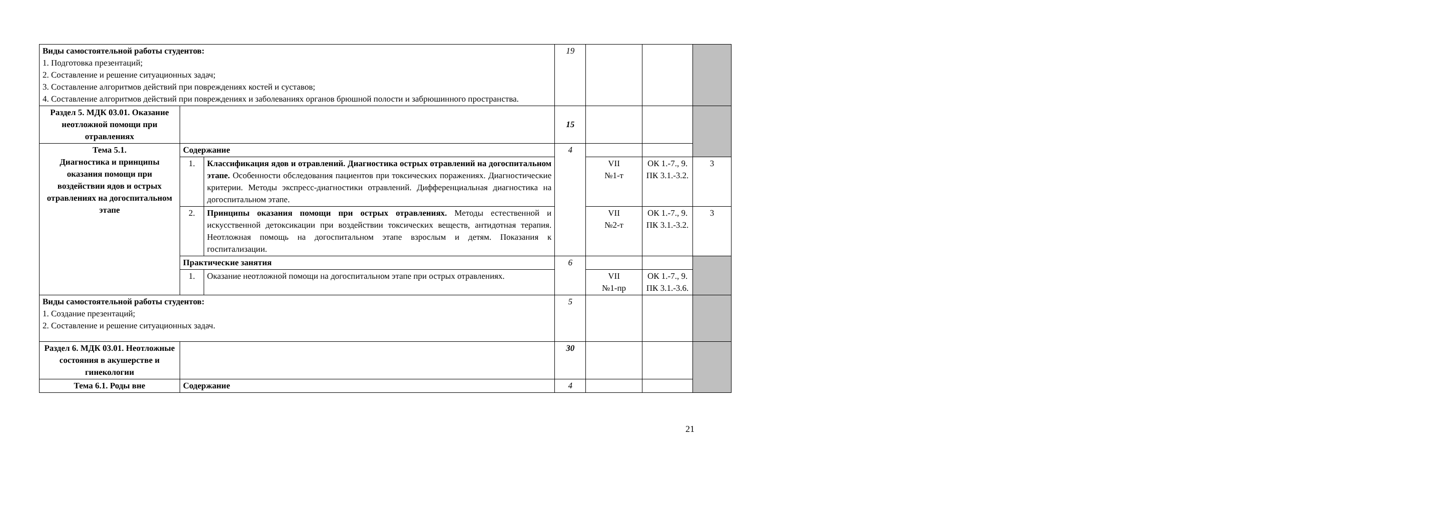| Виды самостоятельной работы студентов: 1. Подготовка презентаций; 2. Составление и решение ситуационных задач; 3. Составление алгоритмов действий при повреждениях костей и суставов; 4. Составление алгоритмов действий при повреждениях и заболеваниях органов брюшной полости и забрюшинного пространства. | | | 19 | | | |
| Раздел 5. МДК 03.01. Оказание неотложной помощи при отравлениях | | | 15 | | | |
| Тема 5.1. Диагностика и принципы оказания помощи при воздействии ядов и острых отравлениях на догоспитальном этапе | Содержание | | 4 | | | |
| | 1. | Классификация ядов и отравлений. Диагностика острых отравлений на догоспитальном этапе. Особенности обследования пациентов при токсических поражениях. Диагностические критерии. Методы экспресс-диагностики отравлений. Дифференциальная диагностика на догоспитальном этапе. | | VII №1-т | ОК 1.-7., 9. ПК 3.1.-3.2. | 3 |
| | 2. | Принципы оказания помощи при острых отравлениях. Методы естественной и искусственной детоксикации при воздействии токсических веществ, антидотная терапия. Неотложная помощь на догоспитальном этапе взрослым и детям. Показания к госпитализации. | | VII №2-т | ОК 1.-7., 9. ПК 3.1.-3.2. | 3 |
| | Практические занятия | | 6 | | | |
| | 1. | Оказание неотложной помощи на догоспитальном этапе при острых отравлениях. | | VII №1-пр | ОК 1.-7., 9. ПК 3.1.-3.6. | |
| Виды самостоятельной работы студентов: 1. Создание презентаций; 2. Составление и решение ситуационных задач. | | | 5 | | | |
| Раздел 6. МДК 03.01. Неотложные состояния в акушерстве и гинекологии | | | 30 | | | |
| Тема 6.1. Роды вне | Содержание | | 4 | | | |
21